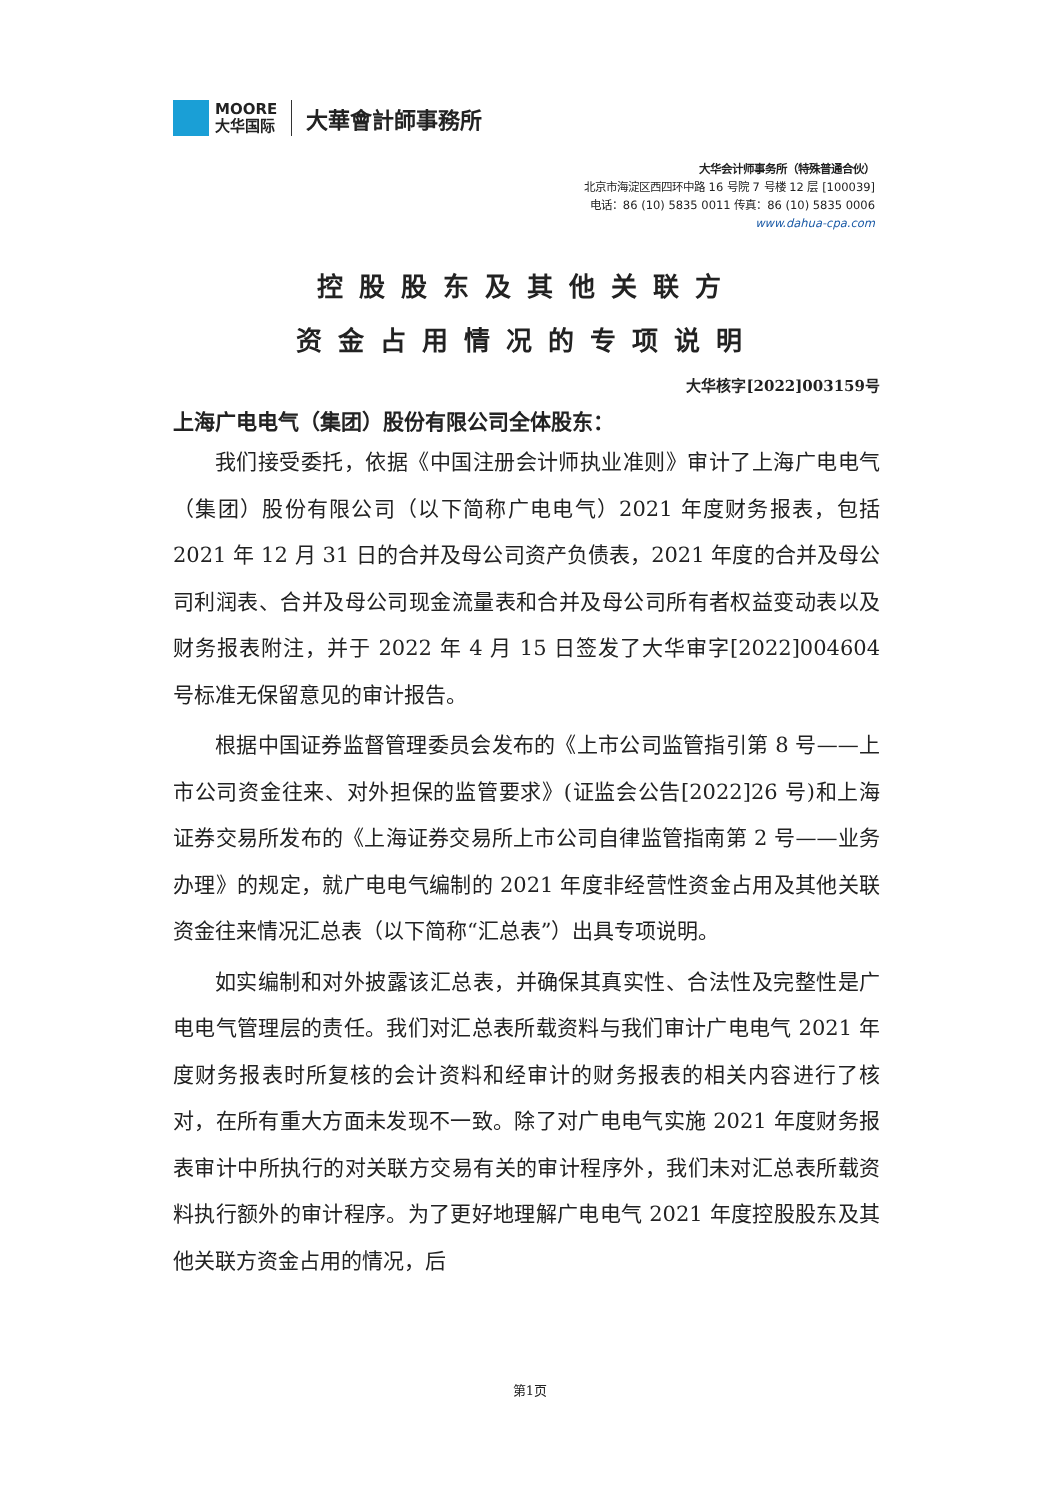MOORE
大华国际
大華會計師事務所
大华会计师事务所（特殊普通合伙）
北京市海淀区西四环中路 16 号院 7 号楼 12 层 [100039]
电话：86 (10) 5835 0011 传真：86 (10) 5835 0006
www.dahua-cpa.com
控股股东及其他关联方
资金占用情况的专项说明
大华核字[2022]003159号
上海广电电气（集团）股份有限公司全体股东：
我们接受委托，依据《中国注册会计师执业准则》审计了上海广电电气（集团）股份有限公司（以下简称广电电气）2021 年度财务报表，包括 2021 年 12 月 31 日的合并及母公司资产负债表，2021 年度的合并及母公司利润表、合并及母公司现金流量表和合并及母公司所有者权益变动表以及财务报表附注，并于 2022 年 4 月 15 日签发了大华审字[2022]004604 号标准无保留意见的审计报告。
根据中国证券监督管理委员会发布的《上市公司监管指引第 8 号——上市公司资金往来、对外担保的监管要求》(证监会公告[2022]26 号)和上海证券交易所发布的《上海证券交易所上市公司自律监管指南第 2 号——业务办理》的规定，就广电电气编制的 2021 年度非经营性资金占用及其他关联资金往来情况汇总表（以下简称“汇总表”）出具专项说明。
如实编制和对外披露该汇总表，并确保其真实性、合法性及完整性是广电电气管理层的责任。我们对汇总表所载资料与我们审计广电电气 2021 年度财务报表时所复核的会计资料和经审计的财务报表的相关内容进行了核对，在所有重大方面未发现不一致。除了对广电电气实施 2021 年度财务报表审计中所执行的对关联方交易有关的审计程序外，我们未对汇总表所载资料执行额外的审计程序。为了更好地理解广电电气 2021 年度控股股东及其他关联方资金占用的情况，后
第1页